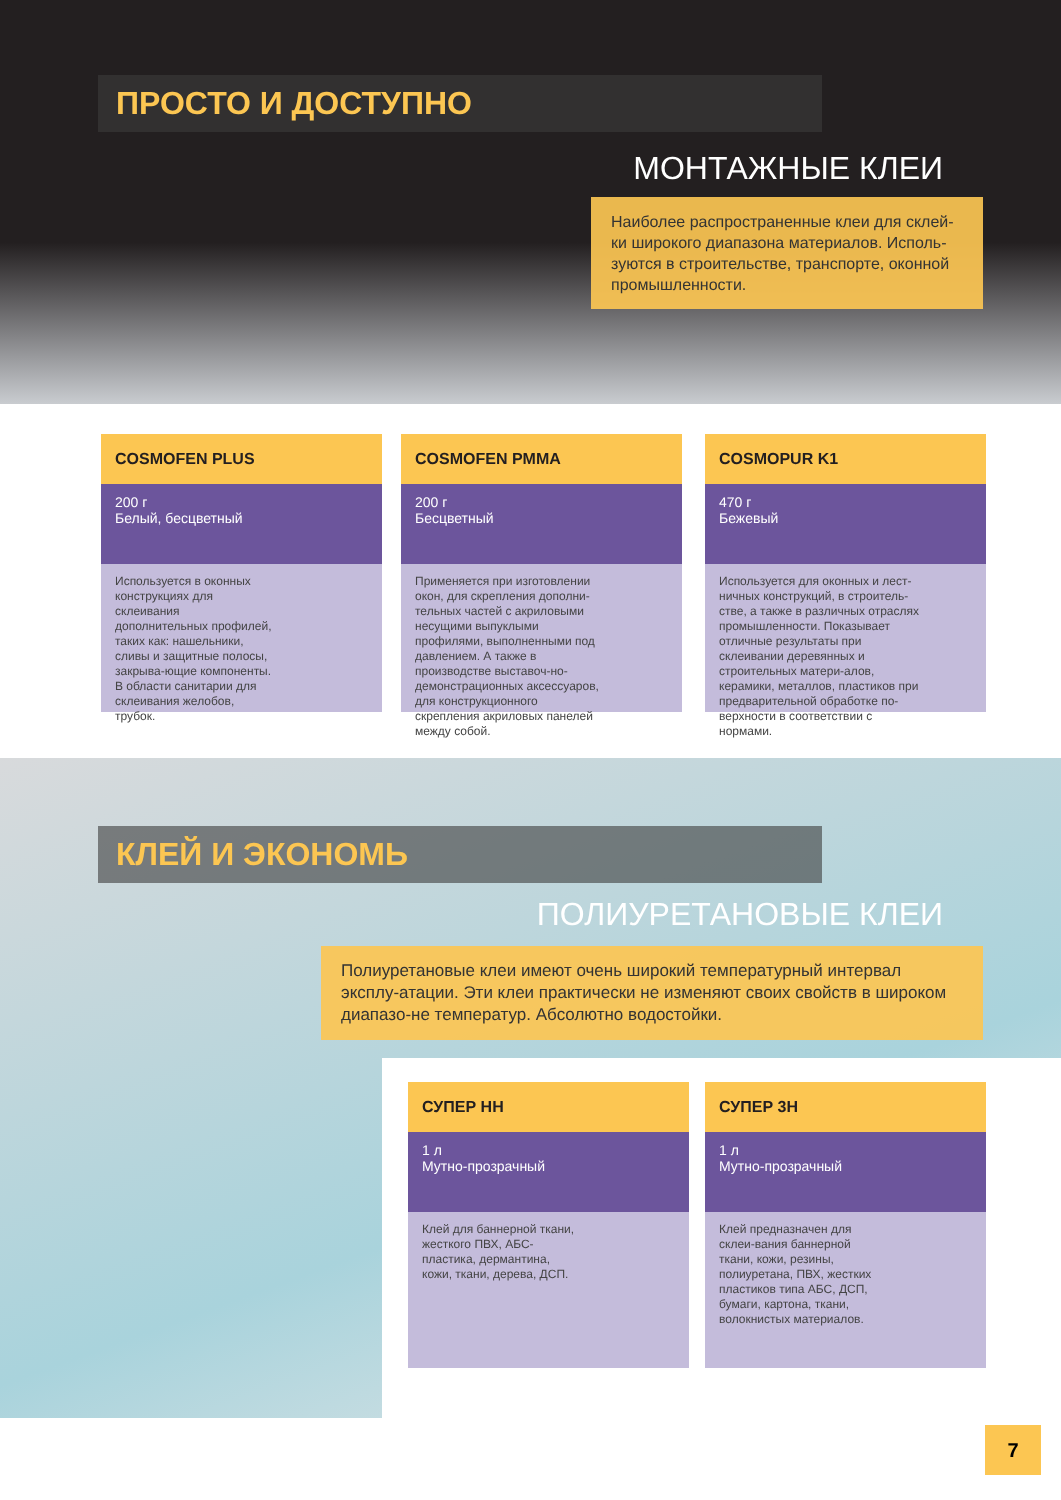ПРОСТО И ДОСТУПНО
МОНТАЖНЫЕ КЛЕИ
Наиболее распространенные клеи для склей-ки широкого диапазона материалов. Исполь-зуются в строительстве, транспорте, оконной промышленности.
COSMOFEN PLUS
200 г
Белый, бесцветный
Используется в оконных конструкциях для склеивания дополнительных профилей, таких как: нашельники, сливы и защитные полосы, закрыва-ющие компоненты. В области санитарии для склеивания желобов, трубок.
COSMOFEN PMMA
200 г
Бесцветный
Применяется при изготовлении окон, для скрепления дополни-тельных частей с акриловыми несущими выпуклыми профилями, выполненными под давлением. А также в производстве выставоч-но-демонстрационных аксессуаров, для конструкционного скрепления акриловых панелей между собой.
COSMOPUR K1
470 г
Бежевый
Используется для оконных и лест-ничных конструкций, в строитель-стве, а также в различных отраслях промышленности. Показывает отличные результаты при склеивании деревянных и строительных матери-алов, керамики, металлов, пластиков при предварительной обработке по-верхности в соответствии с нормами.
КЛЕЙ И ЭКОНОМЬ
ПОЛИУРЕТАНОВЫЕ КЛЕИ
Полиуретановые клеи имеют очень широкий температурный интервал эксплу-атации. Эти клеи практически не изменяют своих свойств в широком диапазо-не температур. Абсолютно водостойки.
СУПЕР НН
1 л
Мутно-прозрачный
Клей для баннерной ткани, жесткого ПВХ, АБС-пластика, дермантина, кожи, ткани, дерева, ДСП.
СУПЕР 3Н
1 л
Мутно-прозрачный
Клей предназначен для склеи-вания баннерной ткани, кожи, резины, полиуретана, ПВХ, жестких пластиков типа АБС, ДСП, бумаги, картона, ткани, волокнистых материалов.
7